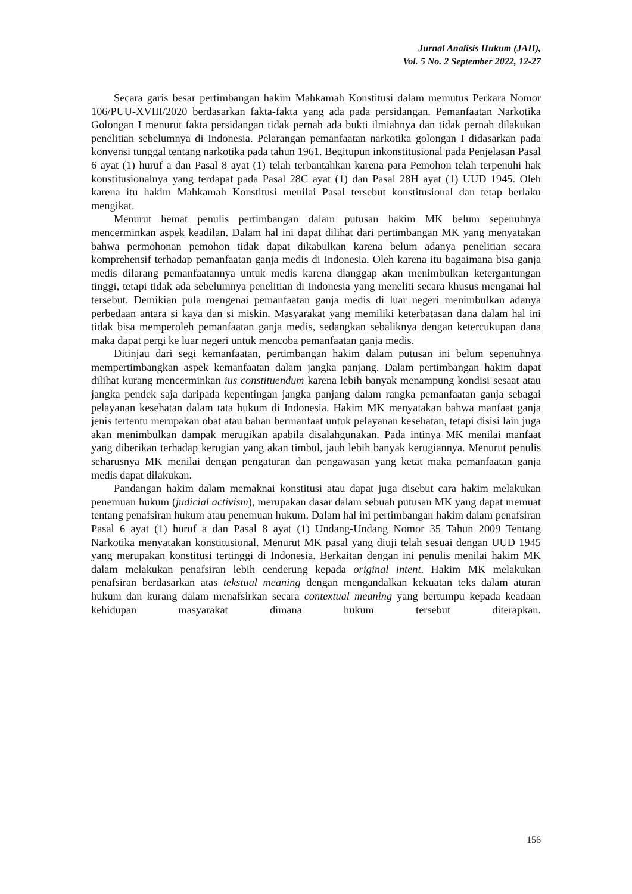Jurnal Analisis Hukum (JAH),
Vol. 5 No. 2 September 2022, 12-27
Secara garis besar pertimbangan hakim Mahkamah Konstitusi dalam memutus Perkara Nomor 106/PUU-XVIII/2020 berdasarkan fakta-fakta yang ada pada persidangan. Pemanfaatan Narkotika Golongan I menurut fakta persidangan tidak pernah ada bukti ilmiahnya dan tidak pernah dilakukan penelitian sebelumnya di Indonesia. Pelarangan pemanfaatan narkotika golongan I didasarkan pada konvensi tunggal tentang narkotika pada tahun 1961. Begitupun inkonstitusional pada Penjelasan Pasal 6 ayat (1) huruf a dan Pasal 8 ayat (1) telah terbantahkan karena para Pemohon telah terpenuhi hak konstitusionalnya yang terdapat pada Pasal 28C ayat (1) dan Pasal 28H ayat (1) UUD 1945. Oleh karena itu hakim Mahkamah Konstitusi menilai Pasal tersebut konstitusional dan tetap berlaku mengikat.
Menurut hemat penulis pertimbangan dalam putusan hakim MK belum sepenuhnya mencerminkan aspek keadilan. Dalam hal ini dapat dilihat dari pertimbangan MK yang menyatakan bahwa permohonan pemohon tidak dapat dikabulkan karena belum adanya penelitian secara komprehensif terhadap pemanfaatan ganja medis di Indonesia. Oleh karena itu bagaimana bisa ganja medis dilarang pemanfaatannya untuk medis karena dianggap akan menimbulkan ketergantungan tinggi, tetapi tidak ada sebelumnya penelitian di Indonesia yang meneliti secara khusus menganai hal tersebut. Demikian pula mengenai pemanfaatan ganja medis di luar negeri menimbulkan adanya perbedaan antara si kaya dan si miskin. Masyarakat yang memiliki keterbatasan dana dalam hal ini tidak bisa memperoleh pemanfaatan ganja medis, sedangkan sebaliknya dengan ketercukupan dana maka dapat pergi ke luar negeri untuk mencoba pemanfaatan ganja medis.
Ditinjau dari segi kemanfaatan, pertimbangan hakim dalam putusan ini belum sepenuhnya mempertimbangkan aspek kemanfaatan dalam jangka panjang. Dalam pertimbangan hakim dapat dilihat kurang mencerminkan ius constituendum karena lebih banyak menampung kondisi sesaat atau jangka pendek saja daripada kepentingan jangka panjang dalam rangka pemanfaatan ganja sebagai pelayanan kesehatan dalam tata hukum di Indonesia. Hakim MK menyatakan bahwa manfaat ganja jenis tertentu merupakan obat atau bahan bermanfaat untuk pelayanan kesehatan, tetapi disisi lain juga akan menimbulkan dampak merugikan apabila disalahgunakan. Pada intinya MK menilai manfaat yang diberikan terhadap kerugian yang akan timbul, jauh lebih banyak kerugiannya. Menurut penulis seharusnya MK menilai dengan pengaturan dan pengawasan yang ketat maka pemanfaatan ganja medis dapat dilakukan.
Pandangan hakim dalam memaknai konstitusi atau dapat juga disebut cara hakim melakukan penemuan hukum (judicial activism), merupakan dasar dalam sebuah putusan MK yang dapat memuat tentang penafsiran hukum atau penemuan hukum. Dalam hal ini pertimbangan hakim dalam penafsiran Pasal 6 ayat (1) huruf a dan Pasal 8 ayat (1) Undang-Undang Nomor 35 Tahun 2009 Tentang Narkotika menyatakan konstitusional. Menurut MK pasal yang diuji telah sesuai dengan UUD 1945 yang merupakan konstitusi tertinggi di Indonesia. Berkaitan dengan ini penulis menilai hakim MK dalam melakukan penafsiran lebih cenderung kepada original intent. Hakim MK melakukan penafsiran berdasarkan atas tekstual meaning dengan mengandalkan kekuatan teks dalam aturan hukum dan kurang dalam menafsirkan secara contextual meaning yang bertumpu kepada keadaan kehidupan masyarakat dimana hukum tersebut diterapkan.
156